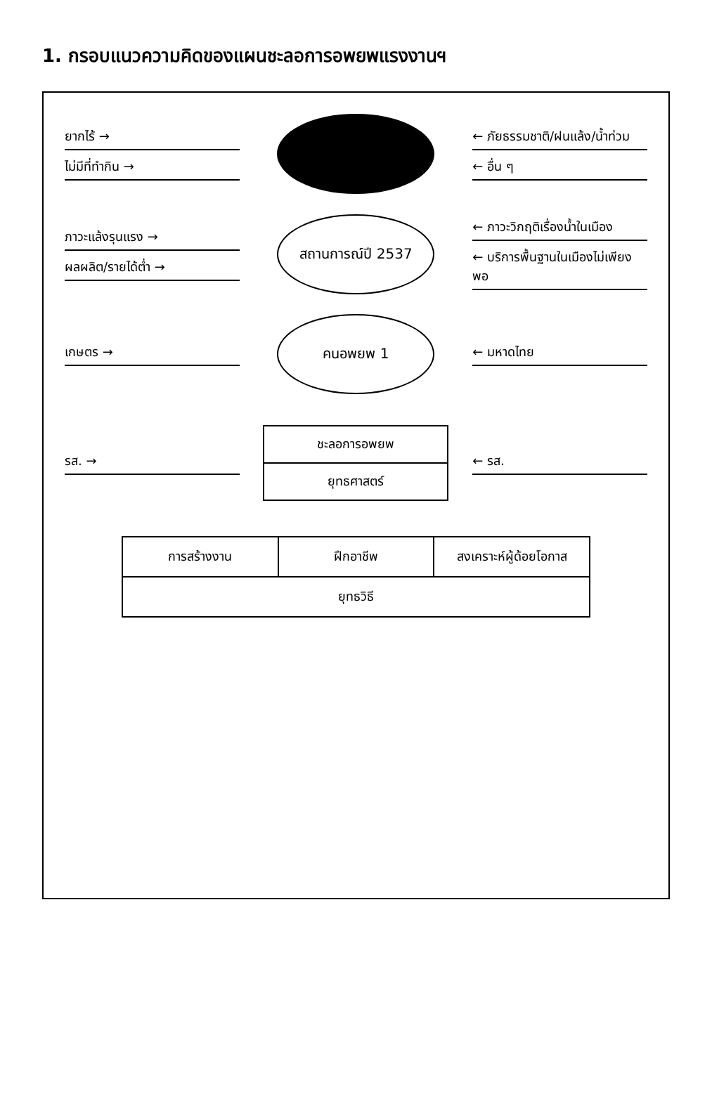1. กรอบแนวความคิดของแผนชะลอการอพยพแรงงานฯ
ยากไร้ →
ไม่มีที่ทำกิน →
← ภัยธรรมชาติ/ฝนแล้ง/น้ำท่วม
← อื่น ๆ
ภาวะแล้งรุนแรง →
ผลผลิต/รายได้ต่ำ →
สถานการณ์ปี 2537
← ภาวะวิกฤติเรื่องน้ำในเมือง
← บริการพื้นฐานในเมืองไม่เพียงพอ
เกษตร →
คนอพยพ 1
← มหาดไทย
รส. →
ชะลอการอพยพ
ยุทธศาสตร์
← รส.
การสร้างงาน ฝึกอาชีพ สงเคราะห์ผู้ด้อยโอกาส
ยุทธวิธี